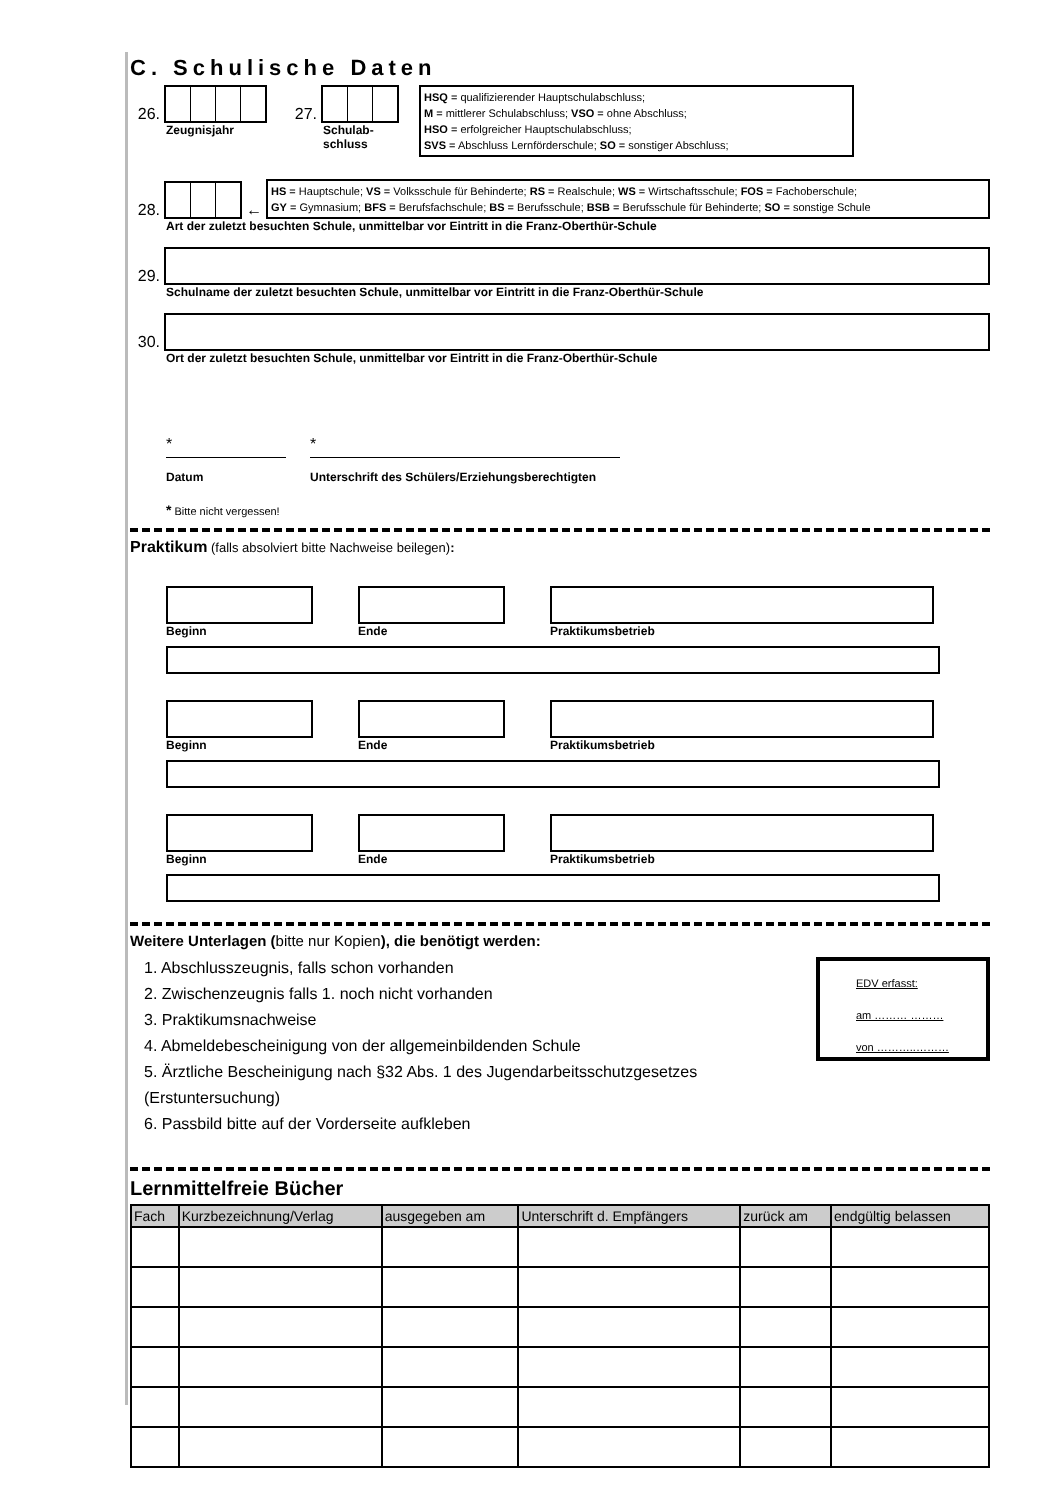C. Schulische Daten
26.
Zeugnisjahr
27.
Schulab-
schluss
HSQ = qualifizierender Hauptschulabschluss;
M = mittlerer Schulabschluss; VSO = ohne Abschluss;
HSO = erfolgreicher Hauptschulabschluss;
SVS = Abschluss Lernförderschule; SO = sonstiger Abschluss;
28. ←
HS = Hauptschule; VS = Volksschule für Behinderte; RS = Realschule; WS = Wirtschaftsschule; FOS = Fachoberschule;
GY = Gymnasium; BFS = Berufsfachschule; BS = Berufsschule; BSB = Berufsschule für Behinderte; SO = sonstige Schule
Art der zuletzt besuchten Schule, unmittelbar vor Eintritt in die Franz-Oberthür-Schule
29.
Schulname der zuletzt besuchten Schule, unmittelbar vor Eintritt in die Franz-Oberthür-Schule
30.
Ort der zuletzt besuchten Schule, unmittelbar vor Eintritt in die Franz-Oberthür-Schule
*
Datum
*
Unterschrift des Schülers/Erziehungsberechtigten
* Bitte nicht vergessen!
Praktikum (falls absolviert bitte Nachweise beilegen):
Beginn Ende Praktikumsbetrieb
Beginn Ende Praktikumsbetrieb
Beginn Ende Praktikumsbetrieb
Weitere Unterlagen (bitte nur Kopien), die benötigt werden:
1. Abschlusszeugnis, falls schon vorhanden
2. Zwischenzeugnis falls 1. noch nicht vorhanden
3. Praktikumsnachweise
4. Abmeldebescheinigung von der allgemeinbildenden Schule
5. Ärztliche Bescheinigung nach §32 Abs. 1 des Jugendarbeitsschutzgesetzes (Erstuntersuchung)
6. Passbild bitte auf der Vorderseite aufkleben
EDV erfasst:
am ……… ………
von ………..………
Lernmittelfreie Bücher
| Fach | Kurzbezeichnung/Verlag | ausgegeben am | Unterschrift d. Empfängers | zurück am | endgültig belassen |
| --- | --- | --- | --- | --- | --- |